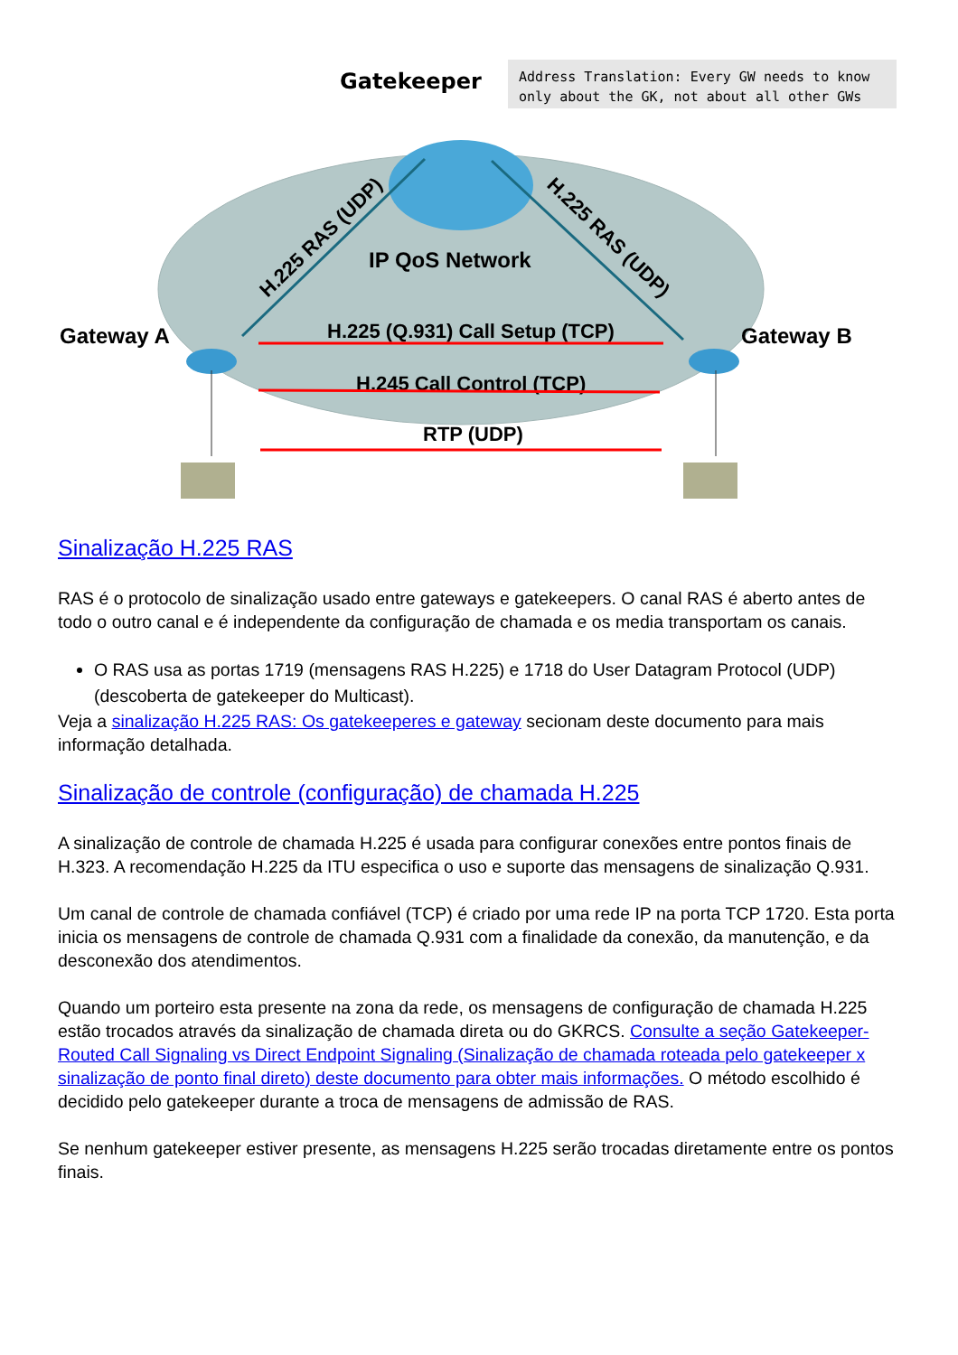Address Translation: Every GW needs to know
only about the GK, not about all other GWs
Gatekeeper
IP QoS Network
H.225 RAS (UDP)
H.225 RAS (UDP)
Gateway A
Gateway B
H.225 (Q.931) Call Setup (TCP)
H.245 Call Control (TCP)
RTP (UDP)
Sinalização H.225 RAS
RAS é o protocolo de sinalização usado entre gateways e gatekeepers. O canal RAS é aberto antes de todo o outro canal e é independente da configuração de chamada e os media transportam os canais.
O RAS usa as portas 1719 (mensagens RAS H.225) e 1718 do User Datagram Protocol (UDP) (descoberta de gatekeeper do Multicast).
Veja a sinalização H.225 RAS: Os gatekeeperes e gateway secionam deste documento para mais informação detalhada.
Sinalização de controle (configuração) de chamada H.225
A sinalização de controle de chamada H.225 é usada para configurar conexões entre pontos finais de H.323. A recomendação H.225 da ITU especifica o uso e suporte das mensagens de sinalização Q.931.
Um canal de controle de chamada confiável (TCP) é criado por uma rede IP na porta TCP 1720. Esta porta inicia os mensagens de controle de chamada Q.931 com a finalidade da conexão, da manutenção, e da desconexão dos atendimentos.
Quando um porteiro esta presente na zona da rede, os mensagens de configuração de chamada H.225 estão trocados através da sinalização de chamada direta ou do GKRCS. Consulte a seção Gatekeeper-Routed Call Signaling vs Direct Endpoint Signaling (Sinalização de chamada roteada pelo gatekeeper x sinalização de ponto final direto) deste documento para obter mais informações. O método escolhido é decidido pelo gatekeeper durante a troca de mensagens de admissão de RAS.
Se nenhum gatekeeper estiver presente, as mensagens H.225 serão trocadas diretamente entre os pontos finais.